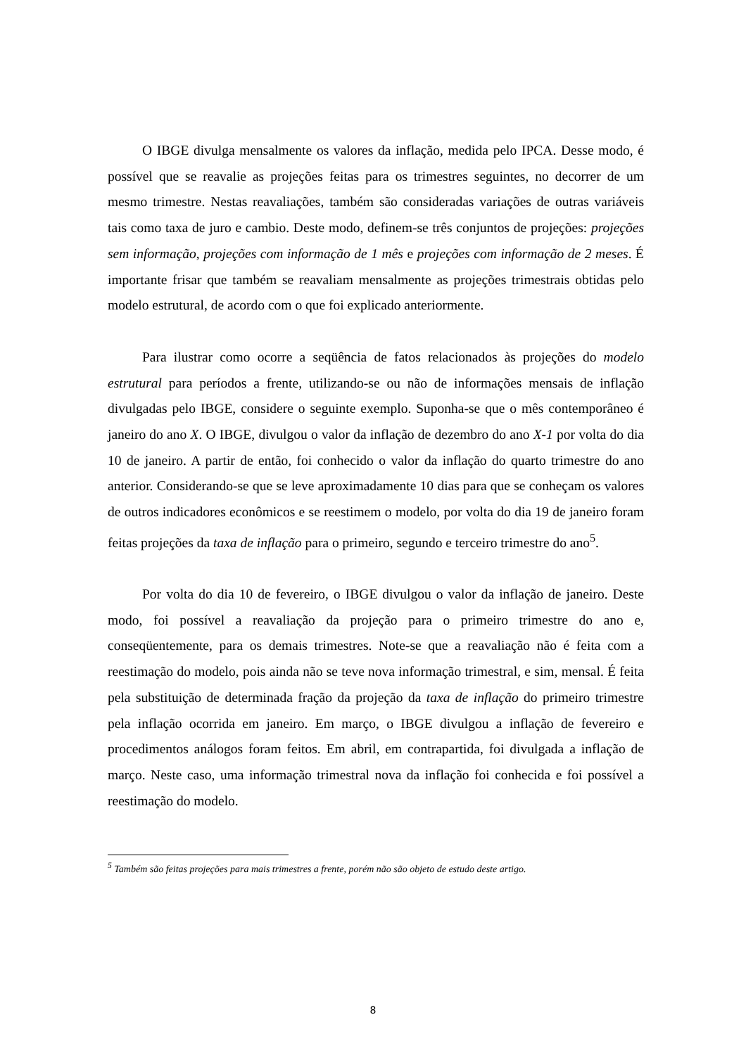O IBGE divulga mensalmente os valores da inflação, medida pelo IPCA. Desse modo, é possível que se reavalie as projeções feitas para os trimestres seguintes, no decorrer de um mesmo trimestre. Nestas reavaliações, também são consideradas variações de outras variáveis tais como taxa de juro e cambio. Deste modo, definem-se três conjuntos de projeções: projeções sem informação, projeções com informação de 1 mês e projeções com informação de 2 meses. É importante frisar que também se reavaliam mensalmente as projeções trimestrais obtidas pelo modelo estrutural, de acordo com o que foi explicado anteriormente.
Para ilustrar como ocorre a seqüência de fatos relacionados às projeções do modelo estrutural para períodos a frente, utilizando-se ou não de informações mensais de inflação divulgadas pelo IBGE, considere o seguinte exemplo. Suponha-se que o mês contemporâneo é janeiro do ano X. O IBGE, divulgou o valor da inflação de dezembro do ano X-1 por volta do dia 10 de janeiro. A partir de então, foi conhecido o valor da inflação do quarto trimestre do ano anterior. Considerando-se que se leve aproximadamente 10 dias para que se conheçam os valores de outros indicadores econômicos e se reestimem o modelo, por volta do dia 19 de janeiro foram feitas projeções da taxa de inflação para o primeiro, segundo e terceiro trimestre do ano<sup>5</sup>.
Por volta do dia 10 de fevereiro, o IBGE divulgou o valor da inflação de janeiro. Deste modo, foi possível a reavaliação da projeção para o primeiro trimestre do ano e, conseqüentemente, para os demais trimestres. Note-se que a reavaliação não é feita com a reestimação do modelo, pois ainda não se teve nova informação trimestral, e sim, mensal. É feita pela substituição de determinada fração da projeção da taxa de inflação do primeiro trimestre pela inflação ocorrida em janeiro. Em março, o IBGE divulgou a inflação de fevereiro e procedimentos análogos foram feitos. Em abril, em contrapartida, foi divulgada a inflação de março. Neste caso, uma informação trimestral nova da inflação foi conhecida e foi possível a reestimação do modelo.
<sup>5</sup> Também são feitas projeções para mais trimestres a frente, porém não são objeto de estudo deste artigo.
8